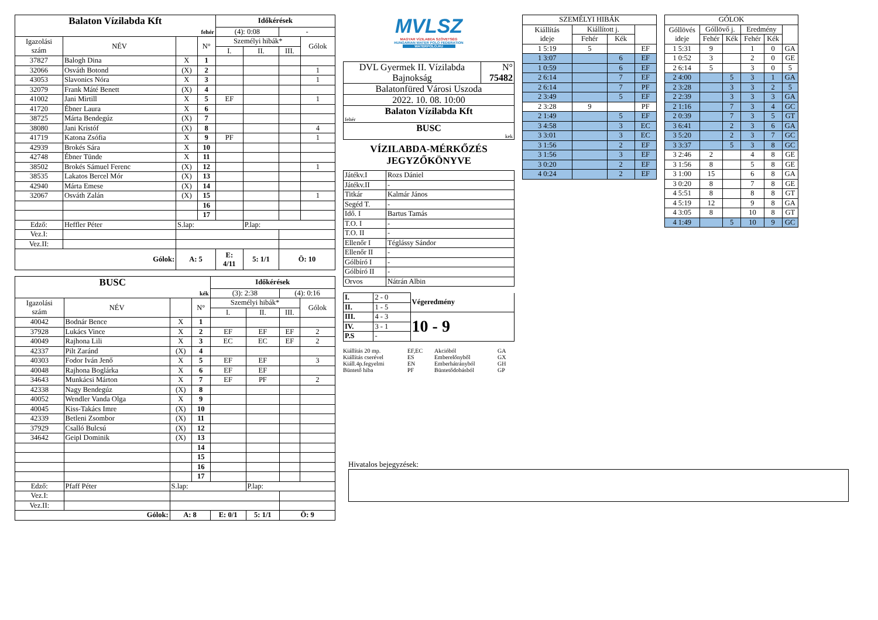| Balaton Vízilabda Kft | | | | Időkérések | | | |
| fehér | | | | (4): 0:08 | | - | |
| Igazolási szám | NÉV | | N° | Személyi hibák* | | | Gólok |
| | | | | I. | II. | III. | |
| 37827 | Balogh Dina | X | 1 | | | | |
| 32066 | Osváth Botond | (X) | 2 | | | | 1 |
| 43053 | Slavonics Nóra | X | 3 | | | | 1 |
| 32079 | Frank Máté Benett | (X) | 4 | | | | |
| 41002 | Jani Mirtill | X | 5 | EF | | | 1 |
| 41720 | Ébner Laura | X | 6 | | | | |
| 38725 | Márta Bendegúz | (X) | 7 | | | | |
| 38080 | Jani Kristóf | (X) | 8 | | | | 4 |
| 41719 | Katona Zsófia | X | 9 | PF | | | 1 |
| 42939 | Brokés Sára | X | 10 | | | | |
| 42748 | Ébner Tünde | X | 11 | | | | |
| 38502 | Brokés Sámuel Ferenc | (X) | 12 | | | | 1 |
| 38535 | Lakatos Bercel Mór | (X) | 13 | | | | |
| 42940 | Márta Emese | (X) | 14 | | | | |
| 32067 | Osváth Zalán | (X) | 15 | | | | 1 |
| | | | 16 | | | | |
| | | | 17 | | | | |
| Edző: | Heffler Péter | S.lap: | | | P.lap: | | |
| Vez.I: | | | | | | | |
| Vez.II: | | | | | | | |
| Gólok: | | A: 5 | | E: 4/11 | 5: 1/1 | Ö: 10 | |
| BUSC | | | | Időkérések | | | |
| kék | | | | (3): 2:38 | | (4): 0:16 | |
| Igazolási szám | NÉV | | N° | Személyi hibák* | | | Gólok |
| | | | | I. | II. | III. | |
| 40042 | Bodnár Bence | X | 1 | | | | |
| 37928 | Lukács Vince | X | 2 | EF | EF | EF | 2 |
| 40049 | Rajhona Lili | X | 3 | EC | EC | EF | 2 |
| 42337 | Pilt Zaránd | (X) | 4 | | | | |
| 40303 | Fodor Iván Jenő | X | 5 | EF | EF | | 3 |
| 40048 | Rajhona Boglárka | X | 6 | EF | EF | | |
| 34643 | Munkácsi Márton | X | 7 | EF | PF | | 2 |
| 42338 | Nagy Bendegúz | (X) | 8 | | | | |
| 40052 | Wendler Vanda Olga | X | 9 | | | | |
| 40045 | Kiss-Takács Imre | (X) | 10 | | | | |
| 42339 | Betleni Zsombor | (X) | 11 | | | | |
| 37929 | Csalló Bulcsú | (X) | 12 | | | | |
| 34642 | Geipl Dominik | (X) | 13 | | | | |
| | | | 14 | | | | |
| | | | 15 | | | | |
| | | | 16 | | | | |
| | | | 17 | | | | |
| Edző: | Pfaff Péter | S.lap: | | | P.lap: | | |
| Vez.I: | | | | | | | |
| Vez.II: | | | | | | | |
| Gólok: | | A: 8 | | E: 0/1 | 5: 1/1 | Ö: 9 | |
MVLSZ
MAGYAR VÍZILABDA SZÖVETSÉG
HUNGARIAN WATER POLO FEDERATION
WATERPOLO.HU
| DVL Gyermek II. Vízilabda Bajnokság | N° 75482 |
| Balatonfüred Városi Uszoda | |
| 2022. 10. 08. 10:00 | |
| Balaton Vízilabda Kft fehér | |
| BUSC kek | |
VÍZILABDA-MÉRKŐZÉS
JEGYZŐKÖNYVE
| Játékv.I | Rozs Dániel |
| Játékv.II | - |
| Titkár | Kalmár János |
| Segéd T. | - |
| Idő. I | Bartus Tamás |
| T.O. I | - |
| T.O. II | - |
| Ellenőr I | Téglássy Sándor |
| Ellenőr II | - |
| Gólbíró I | - |
| Gólbíró II | - |
| Orvos | Nátrán Albin |
| I. | 2 - 0 | Végeredmény |
| II. | 1 - 5 | |
| III. | 4 - 3 | 10 - 9 |
| IV. | 3 - 1 | |
| P.S | - | |
Kiállítás 20 mp. EF,EC Akcióból GA Kiállítás cserével ES Emberelőnyből GX Kiáll.4p.fegyelmi EN Emberhátrányból GH Büntető hiba PF Büntetődobásból GP
| SZEMÉLYI HIBÁK | | | |
| Kiállítás ideje | Kiállított j. | | |
| | Fehér | Kék | |
| 1 5:19 | 5 | | EF |
| 1 3:07 | | 6 | EF |
| 1 0:59 | | 6 | EF |
| 2 6:14 | | 7 | EF |
| 2 6:14 | | 7 | PF |
| 2 3:49 | | 5 | EF |
| 2 3:28 | 9 | | PF |
| 2 1:49 | | 5 | EF |
| 3 4:58 | | 3 | EC |
| 3 3:01 | | 3 | EC |
| 3 1:56 | | 2 | EF |
| 3 1:56 | | 3 | EF |
| 3 0:20 | | 2 | EF |
| 4 0:24 | | 2 | EF |
| GÓLOK | | | | | |
| Góllövés ideje | Góllövő j. | | Eredmény | | |
| | Fehér | Kék | Fehér | Kék | |
| 1 5:31 | 9 | | 1 | 0 | GA |
| 1 0:52 | 3 | | 2 | 0 | GE |
| 2 6:14 | 5 | | 3 | 0 | 5 |
| 2 4:00 | | 5 | 3 | 1 | GA |
| 2 3:28 | | 3 | 3 | 2 | 5 |
| 2 2:39 | | 3 | 3 | 3 | GA |
| 2 1:16 | | 7 | 3 | 4 | GC |
| 2 0:39 | | 7 | 3 | 5 | GT |
| 3 6:41 | | 2 | 3 | 6 | GA |
| 3 5:20 | | 2 | 3 | 7 | GC |
| 3 3:37 | | 5 | 3 | 8 | GC |
| 3 2:46 | 2 | | 4 | 8 | GE |
| 3 1:56 | 8 | | 5 | 8 | GE |
| 3 1:00 | 15 | | 6 | 8 | GA |
| 3 0:20 | 8 | | 7 | 8 | GE |
| 4 5:51 | 8 | | 8 | 8 | GT |
| 4 5:19 | 12 | | 9 | 8 | GA |
| 4 3:05 | 8 | | 10 | 8 | GT |
| 4 1:49 | | 5 | 10 | 9 | GC |
Hivatalos bejegyzések: